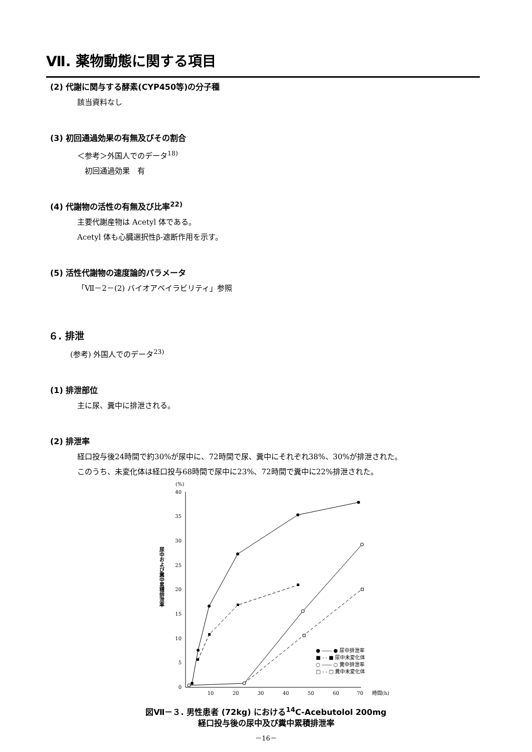Ⅶ. 薬物動態に関する項目
(2) 代謝に関与する酵素(CYP450等)の分子種
該当資料なし
(3) 初回通過効果の有無及びその割合
＜参考＞外国人でのデータ<sup>18)</sup>
　初回通過効果　有
(4) 代謝物の活性の有無及び比率<sup>22)</sup>
主要代謝産物は Acetyl 体である。
Acetyl 体も心臓選択性β-遮断作用を示す。
(5) 活性代謝物の速度論的パラメータ
「Ⅶ－2－(2) バイオアベイラビリティ」参照
６. 排泄
(参考) 外国人でのデータ<sup>23)</sup>
(1) 排泄部位
主に尿、糞中に排泄される。
(2) 排泄率
経口投与後24時間で約30%が尿中に、72時間で尿、糞中にそれぞれ38%、30%が排泄された。
このうち、未変化体は経口投与68時間で尿中に23%、72時間で糞中に22%排泄された。
(%)
0
5
10
15
20
25
30
35
40
10
20
30
40
50
60
70
時間(h)
尿中および糞中累積排泄率
● ―― ● 尿中排泄率
■ - - ■ 尿中未変化体
○ ―― ○ 糞中排泄率
□ - - □ 糞中未変化体
図Ⅶ－３. 男性患者 (72kg) における<sup>14</sup>C-Acebutolol 200mg
経口投与後の尿中及び糞中累積排泄率
－16－